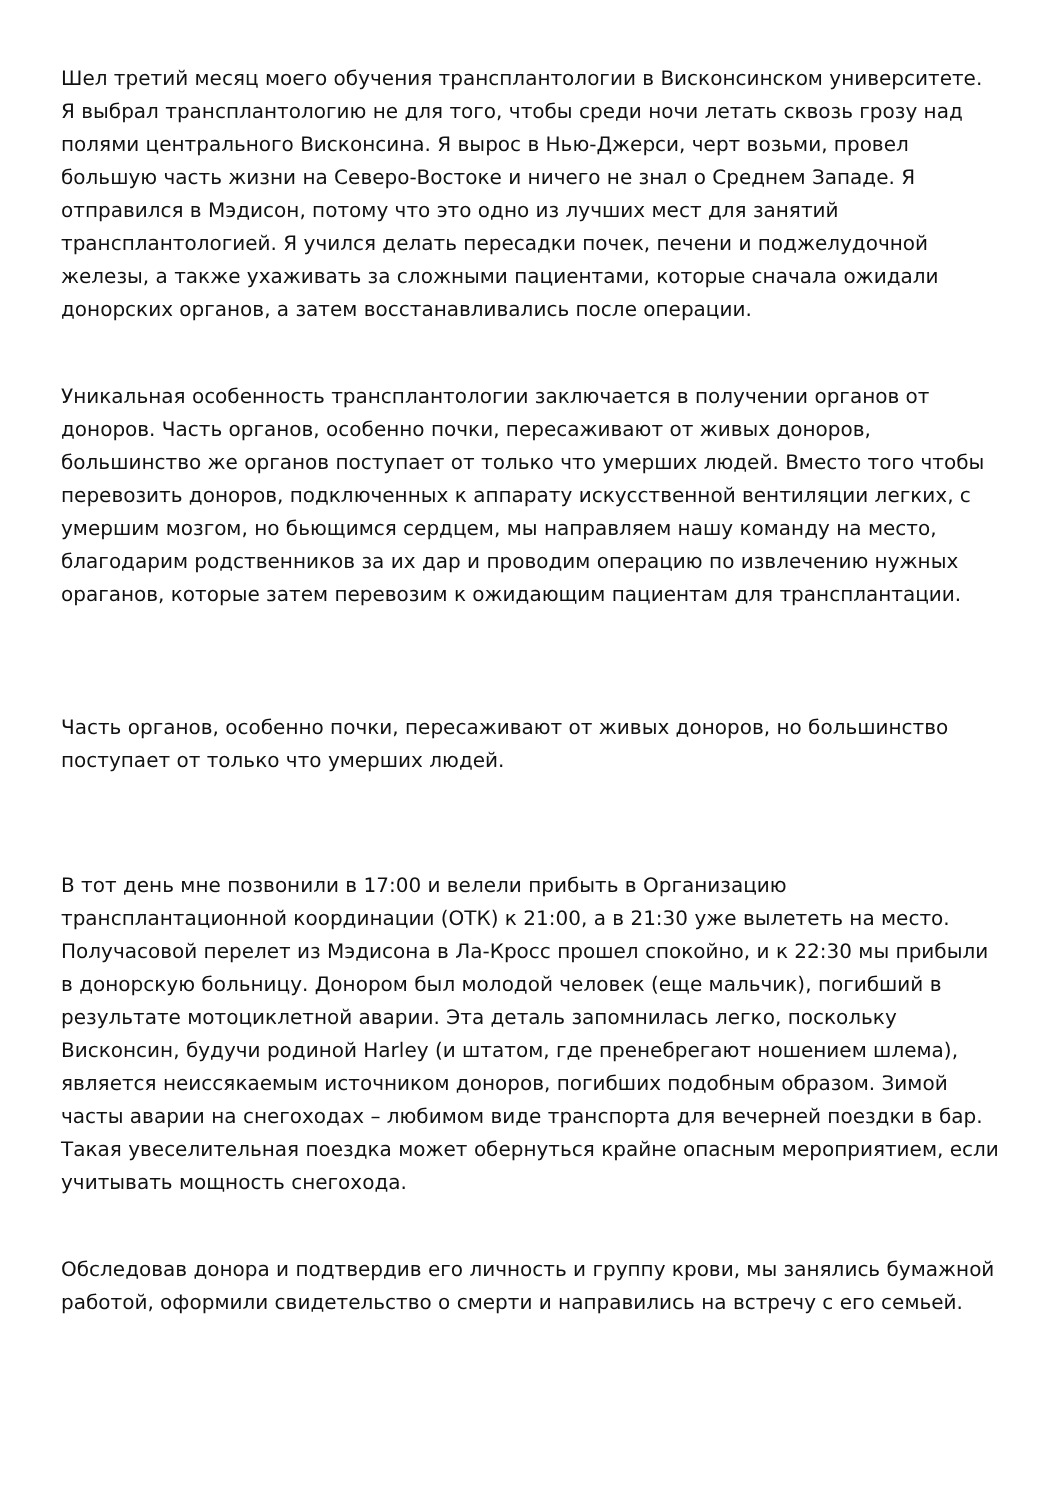Шел третий месяц моего обучения трансплантологии в Висконсинском университете. Я выбрал трансплантологию не для того, чтобы среди ночи летать сквозь грозу над полями центрального Висконсина. Я вырос в Нью-Джерси, черт возьми, провел большую часть жизни на Северо-Востоке и ничего не знал о Среднем Западе. Я отправился в Мэдисон, потому что это одно из лучших мест для занятий трансплантологией. Я учился делать пересадки почек, печени и поджелудочной железы, а также ухаживать за сложными пациентами, которые сначала ожидали донорских органов, а затем восстанавливались после операции.
Уникальная особенность трансплантологии заключается в получении органов от доноров. Часть органов, особенно почки, пересаживают от живых доноров, большинство же органов поступает от только что умерших людей. Вместо того чтобы перевозить доноров, подключенных к аппарату искусственной вентиляции легких, с умершим мозгом, но бьющимся сердцем, мы направляем нашу команду на место, благодарим родственников за их дар и проводим операцию по извлечению нужных ораганов, которые затем перевозим к ожидающим пациентам для трансплантации.
Часть органов, особенно почки, пересаживают от живых доноров, но большинство поступает от только что умерших людей.
В тот день мне позвонили в 17:00 и велели прибыть в Организацию трансплантационной координации (ОТК) к 21:00, а в 21:30 уже вылететь на место. Получасовой перелет из Мэдисона в Ла-Кросс прошел спокойно, и к 22:30 мы прибыли в донорскую больницу. Донором был молодой человек (еще мальчик), погибший в результате мотоциклетной аварии. Эта деталь запомнилась легко, поскольку Висконсин, будучи родиной Harley (и штатом, где пренебрегают ношением шлема), является неиссякаемым источником доноров, погибших подобным образом. Зимой часты аварии на снегоходах – любимом виде транспорта для вечерней поездки в бар. Такая увеселительная поездка может обернуться крайне опасным мероприятием, если учитывать мощность снегохода.
Обследовав донора и подтвердив его личность и группу крови, мы занялись бумажной работой, оформили свидетельство о смерти и направились на встречу с его семьей.